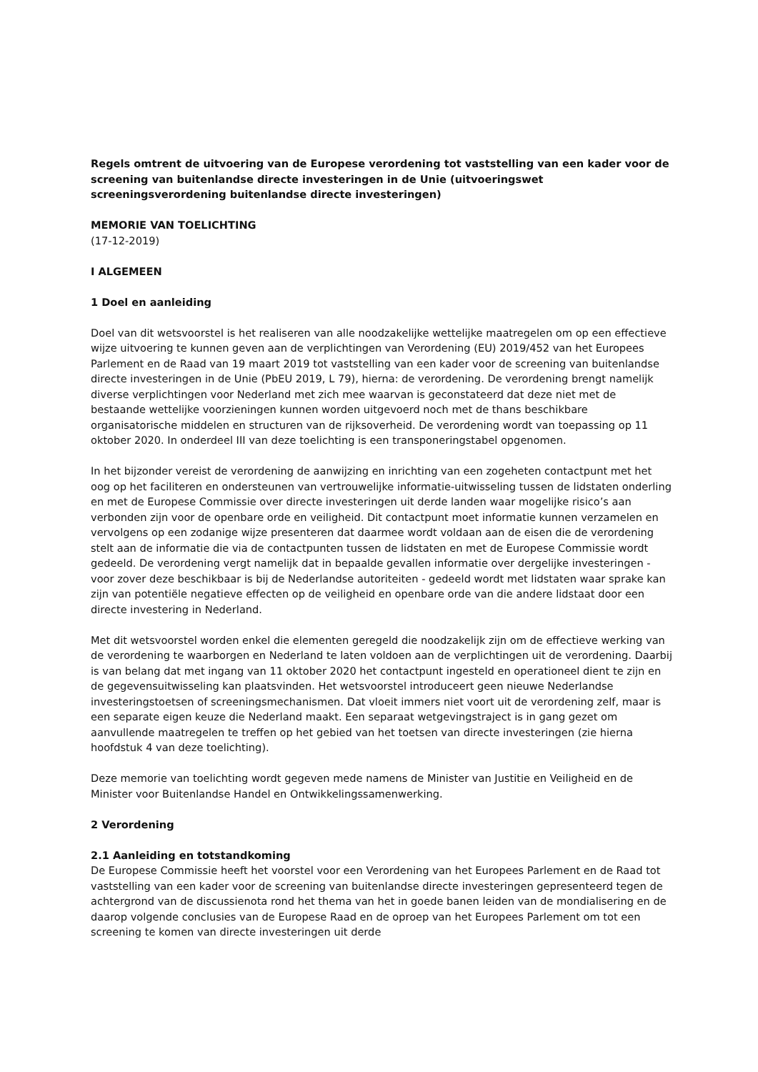Regels omtrent de uitvoering van de Europese verordening tot vaststelling van een kader voor de screening van buitenlandse directe investeringen in de Unie (uitvoeringswet screeningsverordening buitenlandse directe investeringen)
MEMORIE VAN TOELICHTING
(17-12-2019)
I ALGEMEEN
1 Doel en aanleiding
Doel van dit wetsvoorstel is het realiseren van alle noodzakelijke wettelijke maatregelen om op een effectieve wijze uitvoering te kunnen geven aan de verplichtingen van Verordening (EU) 2019/452 van het Europees Parlement en de Raad van 19 maart 2019 tot vaststelling van een kader voor de screening van buitenlandse directe investeringen in de Unie (PbEU 2019, L 79), hierna: de verordening. De verordening brengt namelijk diverse verplichtingen voor Nederland met zich mee waarvan is geconstateerd dat deze niet met de bestaande wettelijke voorzieningen kunnen worden uitgevoerd noch met de thans beschikbare organisatorische middelen en structuren van de rijksoverheid. De verordening wordt van toepassing op 11 oktober 2020. In onderdeel III van deze toelichting is een transponeringstabel opgenomen.
In het bijzonder vereist de verordening de aanwijzing en inrichting van een zogeheten contactpunt met het oog op het faciliteren en ondersteunen van vertrouwelijke informatie-uitwisseling tussen de lidstaten onderling en met de Europese Commissie over directe investeringen uit derde landen waar mogelijke risico’s aan verbonden zijn voor de openbare orde en veiligheid. Dit contactpunt moet informatie kunnen verzamelen en vervolgens op een zodanige wijze presenteren dat daarmee wordt voldaan aan de eisen die de verordening stelt aan de informatie die via de contactpunten tussen de lidstaten en met de Europese Commissie wordt gedeeld. De verordening vergt namelijk dat in bepaalde gevallen informatie over dergelijke investeringen - voor zover deze beschikbaar is bij de Nederlandse autoriteiten - gedeeld wordt met lidstaten waar sprake kan zijn van potentiële negatieve effecten op de veiligheid en openbare orde van die andere lidstaat door een directe investering in Nederland.
Met dit wetsvoorstel worden enkel die elementen geregeld die noodzakelijk zijn om de effectieve werking van de verordening te waarborgen en Nederland te laten voldoen aan de verplichtingen uit de verordening. Daarbij is van belang dat met ingang van 11 oktober 2020 het contactpunt ingesteld en operationeel dient te zijn en de gegevensuitwisseling kan plaatsvinden. Het wetsvoorstel introduceert geen nieuwe Nederlandse investeringstoetsen of screeningsmechanismen. Dat vloeit immers niet voort uit de verordening zelf, maar is een separate eigen keuze die Nederland maakt. Een separaat wetgevingstraject is in gang gezet om aanvullende maatregelen te treffen op het gebied van het toetsen van directe investeringen (zie hierna hoofdstuk 4 van deze toelichting).
Deze memorie van toelichting wordt gegeven mede namens de Minister van Justitie en Veiligheid en de Minister voor Buitenlandse Handel en Ontwikkelingssamenwerking.
2 Verordening
2.1 Aanleiding en totstandkoming
De Europese Commissie heeft het voorstel voor een Verordening van het Europees Parlement en de Raad tot vaststelling van een kader voor de screening van buitenlandse directe investeringen gepresenteerd tegen de achtergrond van de discussienota rond het thema van het in goede banen leiden van de mondialisering en de daarop volgende conclusies van de Europese Raad en de oproep van het Europees Parlement om tot een screening te komen van directe investeringen uit derde